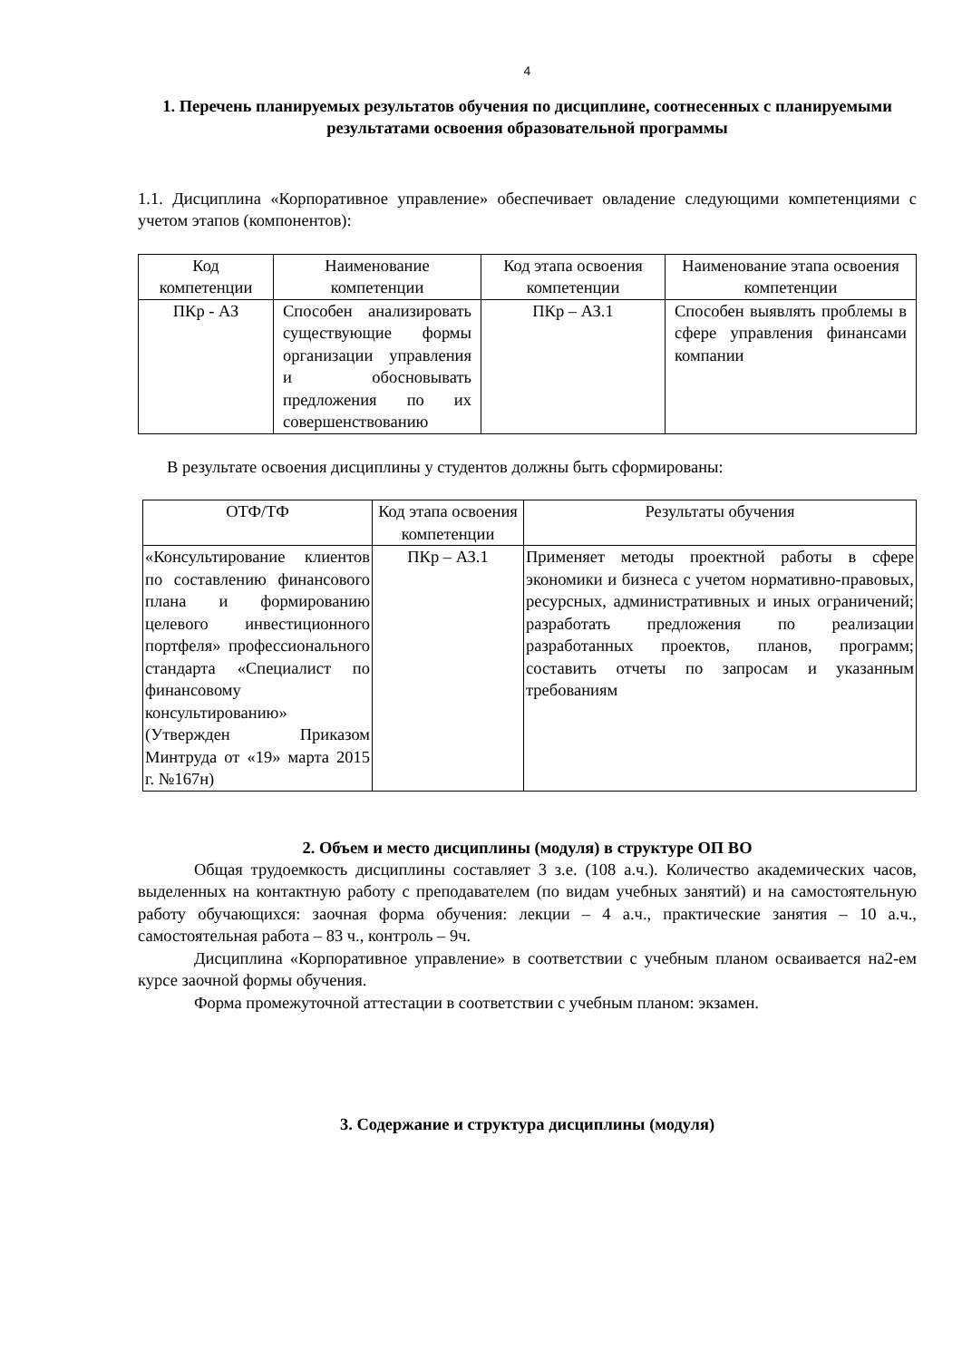4
1. Перечень планируемых результатов обучения по дисциплине, соотнесенных с планируемыми результатами освоения образовательной программы
1.1. Дисциплина «Корпоративное управление» обеспечивает овладение следующими компетенциями с учетом этапов (компонентов):
| Код компетенции | Наименование компетенции | Код этапа освоения компетенции | Наименование этапа освоения компетенции |
| --- | --- | --- | --- |
| ПКр - АЗ | Способен анализировать существующие формы организации управления и обосновывать предложения по их совершенствованию | ПКр – АЗ.1 | Способен выявлять проблемы в сфере управления финансами компании |
В результате освоения дисциплины у студентов должны быть сформированы:
| ОТФ/ТФ | Код этапа освоения компетенции | Результаты обучения |
| --- | --- | --- |
| «Консультирование клиентов по составлению финансового плана и формированию целевого инвестиционного портфеля» профессионального стандарта «Специалист по финансовому консультированию» (Утвержден Приказом Минтруда от «19» марта 2015 г. №167н) | ПКр – АЗ.1 | Применяет методы проектной работы в сфере экономики и бизнеса с учетом нормативно-правовых, ресурсных, административных и иных ограничений; разработать предложения по реализации разработанных проектов, планов, программ; составить отчеты по запросам и указанным требованиям |
2. Объем и место дисциплины (модуля) в структуре ОП ВО
Общая трудоемкость дисциплины составляет 3 з.е. (108 а.ч.). Количество академических часов, выделенных на контактную работу с преподавателем (по видам учебных занятий) и на самостоятельную работу обучающихся: заочная форма обучения: лекции – 4 а.ч., практические занятия – 10 а.ч., самостоятельная работа – 83 ч., контроль – 9ч.
Дисциплина «Корпоративное управление» в соответствии с учебным планом осваивается на2-ем курсе заочной формы обучения.
Форма промежуточной аттестации в соответствии с учебным планом: экзамен.
3. Содержание и структура дисциплины (модуля)